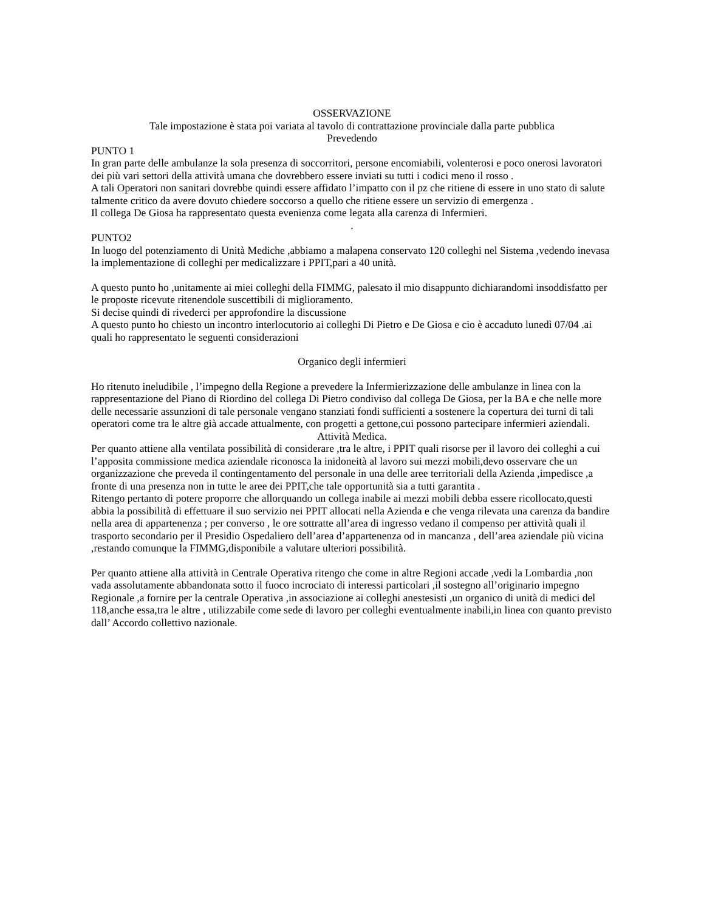OSSERVAZIONE
Tale impostazione è stata poi variata al tavolo di contrattazione provinciale dalla parte pubblica
Prevedendo
PUNTO 1
In gran parte delle ambulanze la sola presenza di soccorritori, persone encomiabili, volenterosi e poco onerosi lavoratori dei più vari settori della attività umana che dovrebbero essere inviati su tutti i codici meno il rosso .
A tali Operatori non sanitari dovrebbe quindi essere affidato l’impatto con il pz che ritiene di essere in uno stato di salute talmente critico da avere dovuto chiedere soccorso a quello che ritiene essere un servizio di emergenza .
Il collega De Giosa ha rappresentato questa evenienza come legata alla carenza di Infermieri.
.
PUNTO2
In luogo del potenziamento di Unità Mediche ,abbiamo a malapena conservato 120 colleghi nel Sistema ,vedendo inevasa la implementazione di colleghi per medicalizzare i PPIT,pari a 40 unità.
A questo punto ho ,unitamente ai miei colleghi della FIMMG, palesato il mio disappunto dichiarandomi insoddisfatto per le proposte ricevute ritenendole suscettibili di miglioramento.
Si decise quindi di rivederci per approfondire la discussione
A questo punto ho chiesto un incontro interlocutorio ai colleghi Di Pietro e De Giosa e cio è accaduto lunedì 07/04 .ai quali ho rappresentato le seguenti considerazioni
Organico degli infermieri
Ho ritenuto ineludibile , l’impegno della Regione a prevedere la Infermierizzazione delle ambulanze in linea con la rappresentazione del Piano di Riordino del collega Di Pietro condiviso dal collega De Giosa, per la BA e che nelle more delle necessarie assunzioni di tale personale vengano stanziati fondi sufficienti a sostenere la copertura dei turni di tali operatori come tra le altre già accade attualmente, con progetti a gettone,cui possono partecipare infermieri aziendali.
Attività Medica.
Per quanto attiene alla ventilata possibilità di considerare ,tra le altre, i PPIT quali risorse per il lavoro dei colleghi a cui l’apposita commissione medica aziendale riconosca la inidoneità al lavoro sui mezzi mobili,devo osservare che un organizzazione che preveda il contingentamento del personale in una delle aree territoriali della Azienda ,impedisce ,a fronte di una presenza non in tutte le aree dei PPIT,che tale opportunità sia a tutti garantita .
Ritengo pertanto di potere proporre che allorquando un collega inabile ai mezzi mobili debba essere ricollocato,questi abbia la possibilità di effettuare il suo servizio nei PPIT allocati nella Azienda e che venga rilevata una carenza da bandire nella area di appartenenza ; per converso , le ore sottratte all’area di ingresso vedano il compenso per attività quali il trasporto secondario per il Presidio Ospedaliero dell’area d’appartenenza od in mancanza , dell’area aziendale più vicina ,restando comunque la FIMMG,disponibile a valutare ulteriori possibilità.
Per quanto attiene alla attività in Centrale Operativa ritengo che come in altre Regioni accade ,vedi la Lombardia ,non vada assolutamente abbandonata sotto il fuoco incrociato di interessi particolari ,il sostegno all’originario impegno Regionale ,a fornire per la centrale Operativa ,in associazione ai colleghi anestesisti ,un organico di unità di medici del 118,anche essa,tra le altre , utilizzabile come sede di lavoro per colleghi eventualmente inabili,in linea con quanto previsto dall’ Accordo collettivo nazionale.